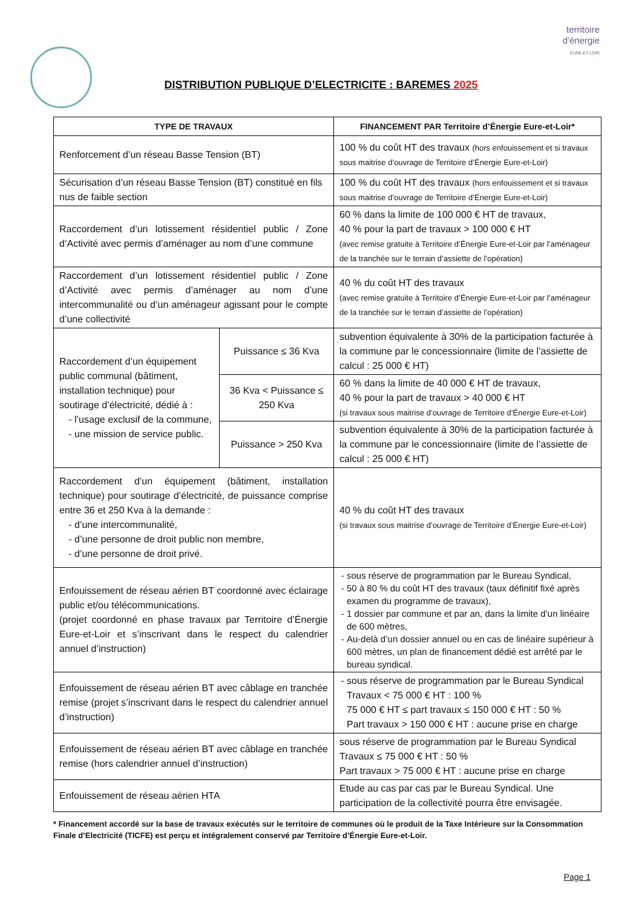territoire
d'énergie
EURE-ET-LOIR
DISTRIBUTION PUBLIQUE D’ELECTRICITE : BAREMES 2025
| TYPE DE TRAVAUX | | FINANCEMENT PAR Territoire d’Énergie Eure-et-Loir* |
| --- | --- | --- |
| Renforcement d’un réseau Basse Tension (BT) | | 100 % du coût HT des travaux (hors enfouissement et si travaux sous maitrise d’ouvrage de Territoire d’Énergie Eure-et-Loir) |
| Sécurisation d’un réseau Basse Tension (BT) constitué en fils nus de faible section | | 100 % du coût HT des travaux (hors enfouissement et si travaux sous maitrise d’ouvrage de Territoire d’Énergie Eure-et-Loir) |
| Raccordement d’un lotissement résidentiel public / Zone d’Activité avec permis d’aménager au nom d’une commune | | 60 % dans la limite de 100 000 € HT de travaux, 40 % pour la part de travaux > 100 000 € HT (avec remise gratuite à Territoire d’Énergie Eure-et-Loir par l’aménageur de la tranchée sur le terrain d’assiette de l’opération) |
| Raccordement d’un lotissement résidentiel public / Zone d’Activité avec permis d’aménager au nom d’une intercommunalité ou d’un aménageur agissant pour le compte d’une collectivité | | 40 % du coût HT des travaux (avec remise gratuite à Territoire d’Énergie Eure-et-Loir par l’aménageur de la tranchée sur le terrain d’assiette de l’opération) |
| Raccordement d’un équipement public communal (bâtiment, installation technique) pour soutirage d’électricité, dédié à : l’usage exclusif de la commune, une mission de service public. | Puissance ≤ 36 Kva | subvention équivalente à 30% de la participation facturée à la commune par le concessionnaire (limite de l’assiette de calcul : 25 000 € HT) |
| | 36 Kva < Puissance ≤ 250 Kva | 60 % dans la limite de 40 000 € HT de travaux, 40 % pour la part de travaux > 40 000 € HT (si travaux sous maitrise d’ouvrage de Territoire d’Énergie Eure-et-Loir) |
| | Puissance > 250 Kva | subvention équivalente à 30% de la participation facturée à la commune par le concessionnaire (limite de l’assiette de calcul : 25 000 € HT) |
| Raccordement d’un équipement (bâtiment, installation technique) pour soutirage d’électricité, de puissance comprise entre 36 et 250 Kva à la demande : d’une intercommunalité, d’une personne de droit public non membre, d’une personne de droit privé. | | 40 % du coût HT des travaux (si travaux sous maitrise d’ouvrage de Territoire d’Énergie Eure-et-Loir) |
| Enfouissement de réseau aérien BT coordonné avec éclairage public et/ou télécommunications. (projet coordonné en phase travaux par Territoire d’Énergie Eure-et-Loir et s’inscrivant dans le respect du calendrier annuel d’instruction) | | sous réserve de programmation par le Bureau Syndical, 50 à 80 % du coût HT des travaux (taux définitif fixé après examen du programme de travaux), 1 dossier par commune et par an, dans la limite d’un linéaire de 600 mètres, Au-delà d’un dossier annuel ou en cas de linéaire supérieur à 600 mètres, un plan de financement dédié est arrêté par le bureau syndical. |
| Enfouissement de réseau aérien BT avec câblage en tranchée remise (projet s’inscrivant dans le respect du calendrier annuel d’instruction) | | sous réserve de programmation par le Bureau Syndical Travaux < 75 000 € HT : 100 % 75 000 € HT ≤ part travaux ≤ 150 000 € HT : 50 % Part travaux > 150 000 € HT : aucune prise en charge |
| Enfouissement de réseau aérien BT avec câblage en tranchée remise (hors calendrier annuel d’instruction) | | sous réserve de programmation par le Bureau Syndical Travaux ≤ 75 000 € HT : 50 % Part travaux > 75 000 € HT : aucune prise en charge |
| Enfouissement de réseau aérien HTA | | Etude au cas par cas par le Bureau Syndical. Une participation de la collectivité pourra être envisagée. |
* Financement accordé sur la base de travaux exécutés sur le territoire de communes où le produit de la Taxe Intérieure sur la Consommation Finale d’Electricité (TICFE) est perçu et intégralement conservé par Territoire d’Énergie Eure-et-Loir.
Page 1